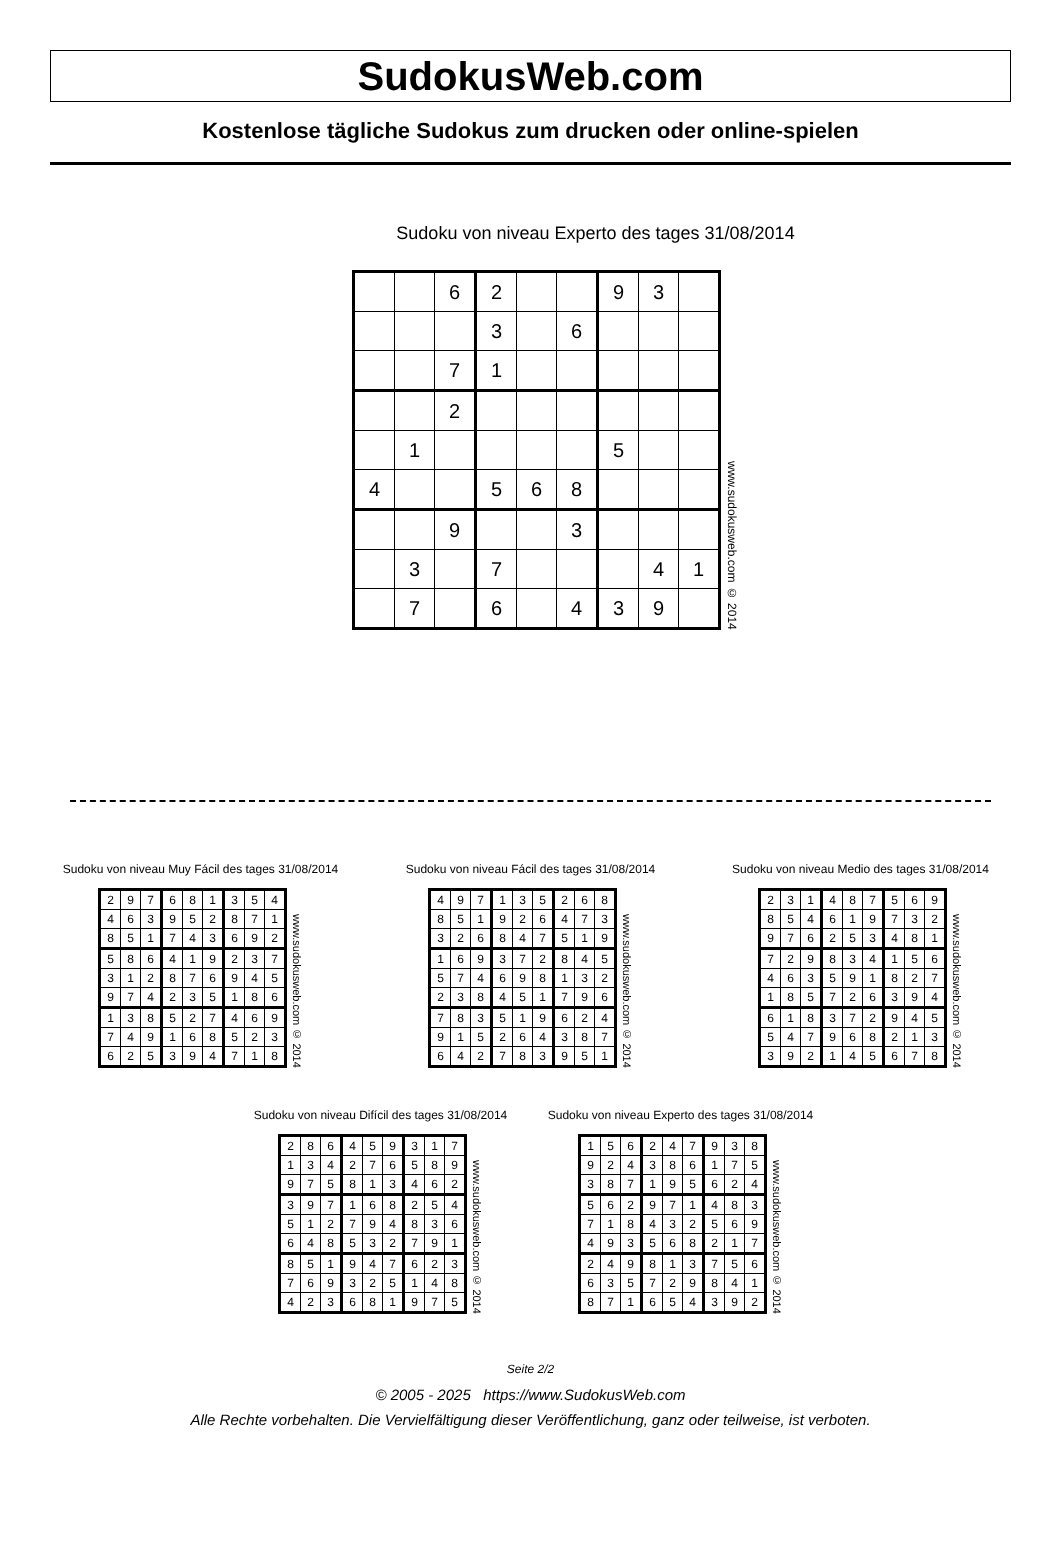SudokusWeb.com
Kostenlose tägliche Sudokus zum drucken oder online-spielen
Sudoku von niveau Experto des tages 31/08/2014
| | | 6 | 2 | | | 9 | 3 | |
| | | | 3 | | 6 | | | |
| | | 7 | 1 | | | | | |
| | | 2 | | | | | | |
| | 1 | | | | | 5 | | |
| 4 | | | 5 | 6 | 8 | | | |
| | | 9 | | | 3 | | | |
| | 3 | | 7 | | | | 4 | 1 |
| | 7 | | 6 | | 4 | 3 | 9 | |
www.sudokusweb.com © 2014
Sudoku von niveau Muy Fácil des tages 31/08/2014
| 2 | 9 | 7 | 6 | 8 | 1 | 3 | 5 | 4 |
| 4 | 6 | 3 | 9 | 5 | 2 | 8 | 7 | 1 |
| 8 | 5 | 1 | 7 | 4 | 3 | 6 | 9 | 2 |
| 5 | 8 | 6 | 4 | 1 | 9 | 2 | 3 | 7 |
| 3 | 1 | 2 | 8 | 7 | 6 | 9 | 4 | 5 |
| 9 | 7 | 4 | 2 | 3 | 5 | 1 | 8 | 6 |
| 1 | 3 | 8 | 5 | 2 | 7 | 4 | 6 | 9 |
| 7 | 4 | 9 | 1 | 6 | 8 | 5 | 2 | 3 |
| 6 | 2 | 5 | 3 | 9 | 4 | 7 | 1 | 8 |
www.sudokusweb.com © 2014
Sudoku von niveau Fácil des tages 31/08/2014
| 4 | 9 | 7 | 1 | 3 | 5 | 2 | 6 | 8 |
| 8 | 5 | 1 | 9 | 2 | 6 | 4 | 7 | 3 |
| 3 | 2 | 6 | 8 | 4 | 7 | 5 | 1 | 9 |
| 1 | 6 | 9 | 3 | 7 | 2 | 8 | 4 | 5 |
| 5 | 7 | 4 | 6 | 9 | 8 | 1 | 3 | 2 |
| 2 | 3 | 8 | 4 | 5 | 1 | 7 | 9 | 6 |
| 7 | 8 | 3 | 5 | 1 | 9 | 6 | 2 | 4 |
| 9 | 1 | 5 | 2 | 6 | 4 | 3 | 8 | 7 |
| 6 | 4 | 2 | 7 | 8 | 3 | 9 | 5 | 1 |
www.sudokusweb.com © 2014
Sudoku von niveau Medio des tages 31/08/2014
| 2 | 3 | 1 | 4 | 8 | 7 | 5 | 6 | 9 |
| 8 | 5 | 4 | 6 | 1 | 9 | 7 | 3 | 2 |
| 9 | 7 | 6 | 2 | 5 | 3 | 4 | 8 | 1 |
| 7 | 2 | 9 | 8 | 3 | 4 | 1 | 5 | 6 |
| 4 | 6 | 3 | 5 | 9 | 1 | 8 | 2 | 7 |
| 1 | 8 | 5 | 7 | 2 | 6 | 3 | 9 | 4 |
| 6 | 1 | 8 | 3 | 7 | 2 | 9 | 4 | 5 |
| 5 | 4 | 7 | 9 | 6 | 8 | 2 | 1 | 3 |
| 3 | 9 | 2 | 1 | 4 | 5 | 6 | 7 | 8 |
www.sudokusweb.com © 2014
Sudoku von niveau Difícil des tages 31/08/2014
| 2 | 8 | 6 | 4 | 5 | 9 | 3 | 1 | 7 |
| 1 | 3 | 4 | 2 | 7 | 6 | 5 | 8 | 9 |
| 9 | 7 | 5 | 8 | 1 | 3 | 4 | 6 | 2 |
| 3 | 9 | 7 | 1 | 6 | 8 | 2 | 5 | 4 |
| 5 | 1 | 2 | 7 | 9 | 4 | 8 | 3 | 6 |
| 6 | 4 | 8 | 5 | 3 | 2 | 7 | 9 | 1 |
| 8 | 5 | 1 | 9 | 4 | 7 | 6 | 2 | 3 |
| 7 | 6 | 9 | 3 | 2 | 5 | 1 | 4 | 8 |
| 4 | 2 | 3 | 6 | 8 | 1 | 9 | 7 | 5 |
www.sudokusweb.com © 2014
Sudoku von niveau Experto des tages 31/08/2014
| 1 | 5 | 6 | 2 | 4 | 7 | 9 | 3 | 8 |
| 9 | 2 | 4 | 3 | 8 | 6 | 1 | 7 | 5 |
| 3 | 8 | 7 | 1 | 9 | 5 | 6 | 2 | 4 |
| 5 | 6 | 2 | 9 | 7 | 1 | 4 | 8 | 3 |
| 7 | 1 | 8 | 4 | 3 | 2 | 5 | 6 | 9 |
| 4 | 9 | 3 | 5 | 6 | 8 | 2 | 1 | 7 |
| 2 | 4 | 9 | 8 | 1 | 3 | 7 | 5 | 6 |
| 6 | 3 | 5 | 7 | 2 | 9 | 8 | 4 | 1 |
| 8 | 7 | 1 | 6 | 5 | 4 | 3 | 9 | 2 |
www.sudokusweb.com © 2014
Seite 2/2
© 2005 - 2025 https://www.SudokusWeb.com
Alle Rechte vorbehalten. Die Vervielfältigung dieser Veröffentlichung, ganz oder teilweise, ist verboten.